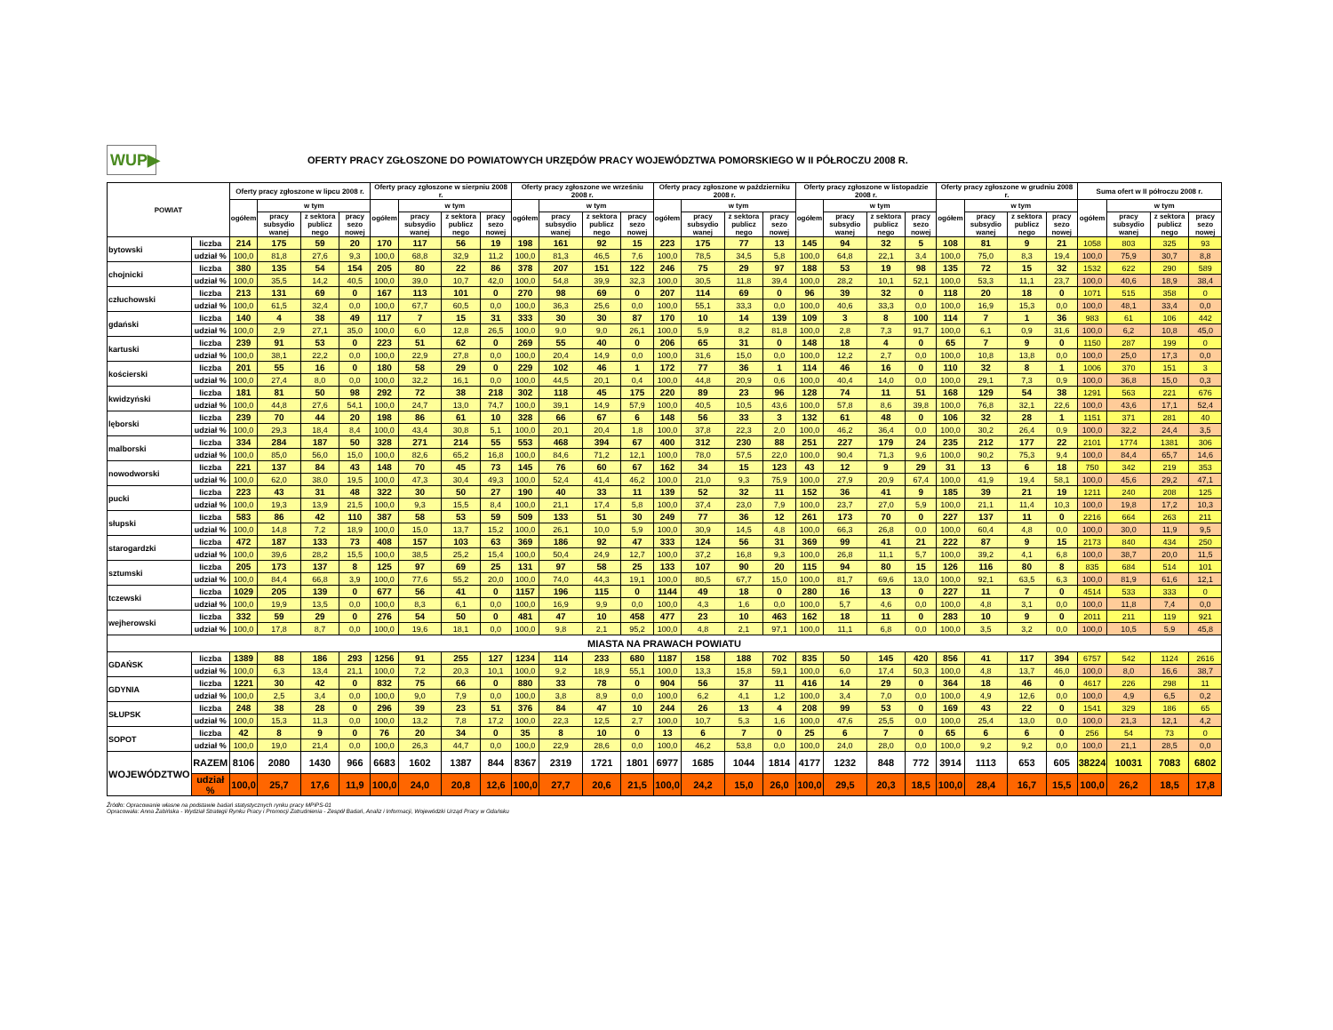WUP▶
OFERTY PRACY ZGŁOSZONE DO POWIATOWYCH URZĘDÓW PRACY WOJEWÓDZTWA POMORSKIEGO W II PÓŁROCZU 2008 R.
| POWIAT | | Oferty pracy zgłoszone w lipcu 2008 r. | | | | Oferty pracy zgłoszone w sierpniu 2008 r. | | | | Oferty pracy zgłoszone we wrześniu 2008 r. | | | | Oferty pracy zgłoszone w październiku 2008 r. | | | | Oferty pracy zgłoszone w listopadzie 2008 r. | | | | Oferty pracy zgłoszone w grudniu 2008 r. | | | | Suma ofert w II półroczu 2008 r. | | | |
| --- | --- | --- | --- | --- | --- | --- | --- | --- | --- | --- | --- | --- | --- | --- | --- | --- | --- | --- | --- | --- | --- | --- | --- | --- | --- | --- | --- | --- | --- |
| | | ogółem | w tym | | | ogółem | w tym | | | ogółem | w tym | | | ogółem | w tym | | | ogółem | w tym | | | ogółem | w tym | | | ogółem | w tym | | |
| | | | pracy subsydio wanej | z sektora publicz nego | pracy sezo nowej | | pracy subsydio wanej | z sektora publicz nego | pracy sezo nowej | | pracy subsydio wanej | z sektora publicz nego | pracy sezo nowej | | pracy subsydio wanej | z sektora publicz nego | pracy sezo nowej | | pracy subsydio wanej | z sektora publicz nego | pracy sezo nowej | | pracy subsydio wanej | z sektora publicz nego | pracy sezo nowej | | pracy subsydio wanej | z sektora publicz nego | pracy sezo nowej |
| bytowski | liczba | 214 | 175 | 59 | 20 | 170 | 117 | 56 | 19 | 198 | 161 | 92 | 15 | 223 | 175 | 77 | 13 | 145 | 94 | 32 | 5 | 108 | 81 | 9 | 21 | 1058 | 803 | 325 | 93 |
| | udział % | 100,0 | 81,8 | 27,6 | 9,3 | 100,0 | 68,8 | 32,9 | 11,2 | 100,0 | 81,3 | 46,5 | 7,6 | 100,0 | 78,5 | 34,5 | 5,8 | 100,0 | 64,8 | 22,1 | 3,4 | 100,0 | 75,0 | 8,3 | 19,4 | 100,0 | 75,9 | 30,7 | 8,8 |
| chojnicki | liczba | 380 | 135 | 54 | 154 | 205 | 80 | 22 | 86 | 378 | 207 | 151 | 122 | 246 | 75 | 29 | 97 | 188 | 53 | 19 | 98 | 135 | 72 | 15 | 32 | 1532 | 622 | 290 | 589 |
| | udział % | 100,0 | 35,5 | 14,2 | 40,5 | 100,0 | 39,0 | 10,7 | 42,0 | 100,0 | 54,8 | 39,9 | 32,3 | 100,0 | 30,5 | 11,8 | 39,4 | 100,0 | 28,2 | 10,1 | 52,1 | 100,0 | 53,3 | 11,1 | 23,7 | 100,0 | 40,6 | 18,9 | 38,4 |
| człuchowski | liczba | 213 | 131 | 69 | 0 | 167 | 113 | 101 | 0 | 270 | 98 | 69 | 0 | 207 | 114 | 69 | 0 | 96 | 39 | 32 | 0 | 118 | 20 | 18 | 0 | 1071 | 515 | 358 | 0 |
| | udział % | 100,0 | 61,5 | 32,4 | 0,0 | 100,0 | 67,7 | 60,5 | 0,0 | 100,0 | 36,3 | 25,6 | 0,0 | 100,0 | 55,1 | 33,3 | 0,0 | 100,0 | 40,6 | 33,3 | 0,0 | 100,0 | 16,9 | 15,3 | 0,0 | 100,0 | 48,1 | 33,4 | 0,0 |
| gdański | liczba | 140 | 4 | 38 | 49 | 117 | 7 | 15 | 31 | 333 | 30 | 30 | 87 | 170 | 10 | 14 | 139 | 109 | 3 | 8 | 100 | 114 | 7 | 1 | 36 | 983 | 61 | 106 | 442 |
| | udział % | 100,0 | 2,9 | 27,1 | 35,0 | 100,0 | 6,0 | 12,8 | 26,5 | 100,0 | 9,0 | 9,0 | 26,1 | 100,0 | 5,9 | 8,2 | 81,8 | 100,0 | 2,8 | 7,3 | 91,7 | 100,0 | 6,1 | 0,9 | 31,6 | 100,0 | 6,2 | 10,8 | 45,0 |
| kartuski | liczba | 239 | 91 | 53 | 0 | 223 | 51 | 62 | 0 | 269 | 55 | 40 | 0 | 206 | 65 | 31 | 0 | 148 | 18 | 4 | 0 | 65 | 7 | 9 | 0 | 1150 | 287 | 199 | 0 |
| | udział % | 100,0 | 38,1 | 22,2 | 0,0 | 100,0 | 22,9 | 27,8 | 0,0 | 100,0 | 20,4 | 14,9 | 0,0 | 100,0 | 31,6 | 15,0 | 0,0 | 100,0 | 12,2 | 2,7 | 0,0 | 100,0 | 10,8 | 13,8 | 0,0 | 100,0 | 25,0 | 17,3 | 0,0 |
| kościerski | liczba | 201 | 55 | 16 | 0 | 180 | 58 | 29 | 0 | 229 | 102 | 46 | 1 | 172 | 77 | 36 | 1 | 114 | 46 | 16 | 0 | 110 | 32 | 8 | 1 | 1006 | 370 | 151 | 3 |
| | udział % | 100,0 | 27,4 | 8,0 | 0,0 | 100,0 | 32,2 | 16,1 | 0,0 | 100,0 | 44,5 | 20,1 | 0,4 | 100,0 | 44,8 | 20,9 | 0,6 | 100,0 | 40,4 | 14,0 | 0,0 | 100,0 | 29,1 | 7,3 | 0,9 | 100,0 | 36,8 | 15,0 | 0,3 |
| kwidzyński | liczba | 181 | 81 | 50 | 98 | 292 | 72 | 38 | 218 | 302 | 118 | 45 | 175 | 220 | 89 | 23 | 96 | 128 | 74 | 11 | 51 | 168 | 129 | 54 | 38 | 1291 | 563 | 221 | 676 |
| | udział % | 100,0 | 44,8 | 27,6 | 54,1 | 100,0 | 24,7 | 13,0 | 74,7 | 100,0 | 39,1 | 14,9 | 57,9 | 100,0 | 40,5 | 10,5 | 43,6 | 100,0 | 57,8 | 8,6 | 39,8 | 100,0 | 76,8 | 32,1 | 22,6 | 100,0 | 43,6 | 17,1 | 52,4 |
| lęborski | liczba | 239 | 70 | 44 | 20 | 198 | 86 | 61 | 10 | 328 | 66 | 67 | 6 | 148 | 56 | 33 | 3 | 132 | 61 | 48 | 0 | 106 | 32 | 28 | 1 | 1151 | 371 | 281 | 40 |
| | udział % | 100,0 | 29,3 | 18,4 | 8,4 | 100,0 | 43,4 | 30,8 | 5,1 | 100,0 | 20,1 | 20,4 | 1,8 | 100,0 | 37,8 | 22,3 | 2,0 | 100,0 | 46,2 | 36,4 | 0,0 | 100,0 | 30,2 | 26,4 | 0,9 | 100,0 | 32,2 | 24,4 | 3,5 |
| malborski | liczba | 334 | 284 | 187 | 50 | 328 | 271 | 214 | 55 | 553 | 468 | 394 | 67 | 400 | 312 | 230 | 88 | 251 | 227 | 179 | 24 | 235 | 212 | 177 | 22 | 2101 | 1774 | 1381 | 306 |
| | udział % | 100,0 | 85,0 | 56,0 | 15,0 | 100,0 | 82,6 | 65,2 | 16,8 | 100,0 | 84,6 | 71,2 | 12,1 | 100,0 | 78,0 | 57,5 | 22,0 | 100,0 | 90,4 | 71,3 | 9,6 | 100,0 | 90,2 | 75,3 | 9,4 | 100,0 | 84,4 | 65,7 | 14,6 |
| nowodworski | liczba | 221 | 137 | 84 | 43 | 148 | 70 | 45 | 73 | 145 | 76 | 60 | 67 | 162 | 34 | 15 | 123 | 43 | 12 | 9 | 29 | 31 | 13 | 6 | 18 | 750 | 342 | 219 | 353 |
| | udział % | 100,0 | 62,0 | 38,0 | 19,5 | 100,0 | 47,3 | 30,4 | 49,3 | 100,0 | 52,4 | 41,4 | 46,2 | 100,0 | 21,0 | 9,3 | 75,9 | 100,0 | 27,9 | 20,9 | 67,4 | 100,0 | 41,9 | 19,4 | 58,1 | 100,0 | 45,6 | 29,2 | 47,1 |
| pucki | liczba | 223 | 43 | 31 | 48 | 322 | 30 | 50 | 27 | 190 | 40 | 33 | 11 | 139 | 52 | 32 | 11 | 152 | 36 | 41 | 9 | 185 | 39 | 21 | 19 | 1211 | 240 | 208 | 125 |
| | udział % | 100,0 | 19,3 | 13,9 | 21,5 | 100,0 | 9,3 | 15,5 | 8,4 | 100,0 | 21,1 | 17,4 | 5,8 | 100,0 | 37,4 | 23,0 | 7,9 | 100,0 | 23,7 | 27,0 | 5,9 | 100,0 | 21,1 | 11,4 | 10,3 | 100,0 | 19,8 | 17,2 | 10,3 |
| słupski | liczba | 583 | 86 | 42 | 110 | 387 | 58 | 53 | 59 | 509 | 133 | 51 | 30 | 249 | 77 | 36 | 12 | 261 | 173 | 70 | 0 | 227 | 137 | 11 | 0 | 2216 | 664 | 263 | 211 |
| | udział % | 100,0 | 14,8 | 7,2 | 18,9 | 100,0 | 15,0 | 13,7 | 15,2 | 100,0 | 26,1 | 10,0 | 5,9 | 100,0 | 30,9 | 14,5 | 4,8 | 100,0 | 66,3 | 26,8 | 0,0 | 100,0 | 60,4 | 4,8 | 0,0 | 100,0 | 30,0 | 11,9 | 9,5 |
| starogardzki | liczba | 472 | 187 | 133 | 73 | 408 | 157 | 103 | 63 | 369 | 186 | 92 | 47 | 333 | 124 | 56 | 31 | 369 | 99 | 41 | 21 | 222 | 87 | 9 | 15 | 2173 | 840 | 434 | 250 |
| | udział % | 100,0 | 39,6 | 28,2 | 15,5 | 100,0 | 38,5 | 25,2 | 15,4 | 100,0 | 50,4 | 24,9 | 12,7 | 100,0 | 37,2 | 16,8 | 9,3 | 100,0 | 26,8 | 11,1 | 5,7 | 100,0 | 39,2 | 4,1 | 6,8 | 100,0 | 38,7 | 20,0 | 11,5 |
| sztumski | liczba | 205 | 173 | 137 | 8 | 125 | 97 | 69 | 25 | 131 | 97 | 58 | 25 | 133 | 107 | 90 | 20 | 115 | 94 | 80 | 15 | 126 | 116 | 80 | 8 | 835 | 684 | 514 | 101 |
| | udział % | 100,0 | 84,4 | 66,8 | 3,9 | 100,0 | 77,6 | 55,2 | 20,0 | 100,0 | 74,0 | 44,3 | 19,1 | 100,0 | 80,5 | 67,7 | 15,0 | 100,0 | 81,7 | 69,6 | 13,0 | 100,0 | 92,1 | 63,5 | 6,3 | 100,0 | 81,9 | 61,6 | 12,1 |
| tczewski | liczba | 1029 | 205 | 139 | 0 | 677 | 56 | 41 | 0 | 1157 | 196 | 115 | 0 | 1144 | 49 | 18 | 0 | 280 | 16 | 13 | 0 | 227 | 11 | 7 | 0 | 4514 | 533 | 333 | 0 |
| | udział % | 100,0 | 19,9 | 13,5 | 0,0 | 100,0 | 8,3 | 6,1 | 0,0 | 100,0 | 16,9 | 9,9 | 0,0 | 100,0 | 4,3 | 1,6 | 0,0 | 100,0 | 5,7 | 4,6 | 0,0 | 100,0 | 4,8 | 3,1 | 0,0 | 100,0 | 11,8 | 7,4 | 0,0 |
| wejherowski | liczba | 332 | 59 | 29 | 0 | 276 | 54 | 50 | 0 | 481 | 47 | 10 | 458 | 477 | 23 | 10 | 463 | 162 | 18 | 11 | 0 | 283 | 10 | 9 | 0 | 2011 | 211 | 119 | 921 |
| | udział % | 100,0 | 17,8 | 8,7 | 0,0 | 100,0 | 19,6 | 18,1 | 0,0 | 100,0 | 9,8 | 2,1 | 95,2 | 100,0 | 4,8 | 2,1 | 97,1 | 100,0 | 11,1 | 6,8 | 0,0 | 100,0 | 3,5 | 3,2 | 0,0 | 100,0 | 10,5 | 5,9 | 45,8 |
| MIASTA NA PRAWACH POWIATU | | | | | | | | | | | | | | | | | | | | | | | | | | | | | |
| GDAŃSK | liczba | 1389 | 88 | 186 | 293 | 1256 | 91 | 255 | 127 | 1234 | 114 | 233 | 680 | 1187 | 158 | 188 | 702 | 835 | 50 | 145 | 420 | 856 | 41 | 117 | 394 | 6757 | 542 | 1124 | 2616 |
| | udział % | 100,0 | 6,3 | 13,4 | 21,1 | 100,0 | 7,2 | 20,3 | 10,1 | 100,0 | 9,2 | 18,9 | 55,1 | 100,0 | 13,3 | 15,8 | 59,1 | 100,0 | 6,0 | 17,4 | 50,3 | 100,0 | 4,8 | 13,7 | 46,0 | 100,0 | 8,0 | 16,6 | 38,7 |
| GDYNIA | liczba | 1221 | 30 | 42 | 0 | 832 | 75 | 66 | 0 | 880 | 33 | 78 | 0 | 904 | 56 | 37 | 11 | 416 | 14 | 29 | 0 | 364 | 18 | 46 | 0 | 4617 | 226 | 298 | 11 |
| | udział % | 100,0 | 2,5 | 3,4 | 0,0 | 100,0 | 9,0 | 7,9 | 0,0 | 100,0 | 3,8 | 8,9 | 0,0 | 100,0 | 6,2 | 4,1 | 1,2 | 100,0 | 3,4 | 7,0 | 0,0 | 100,0 | 4,9 | 12,6 | 0,0 | 100,0 | 4,9 | 6,5 | 0,2 |
| SŁUPSK | liczba | 248 | 38 | 28 | 0 | 296 | 39 | 23 | 51 | 376 | 84 | 47 | 10 | 244 | 26 | 13 | 4 | 208 | 99 | 53 | 0 | 169 | 43 | 22 | 0 | 1541 | 329 | 186 | 65 |
| | udział % | 100,0 | 15,3 | 11,3 | 0,0 | 100,0 | 13,2 | 7,8 | 17,2 | 100,0 | 22,3 | 12,5 | 2,7 | 100,0 | 10,7 | 5,3 | 1,6 | 100,0 | 47,6 | 25,5 | 0,0 | 100,0 | 25,4 | 13,0 | 0,0 | 100,0 | 21,3 | 12,1 | 4,2 |
| SOPOT | liczba | 42 | 8 | 9 | 0 | 76 | 20 | 34 | 0 | 35 | 8 | 10 | 0 | 13 | 6 | 7 | 0 | 25 | 6 | 7 | 0 | 65 | 6 | 6 | 0 | 256 | 54 | 73 | 0 |
| | udział % | 100,0 | 19,0 | 21,4 | 0,0 | 100,0 | 26,3 | 44,7 | 0,0 | 100,0 | 22,9 | 28,6 | 0,0 | 100,0 | 46,2 | 53,8 | 0,0 | 100,0 | 24,0 | 28,0 | 0,0 | 100,0 | 9,2 | 9,2 | 0,0 | 100,0 | 21,1 | 28,5 | 0,0 |
| WOJEWÓDZTWO | RAZEM | 8106 | 2080 | 1430 | 966 | 6683 | 1602 | 1387 | 844 | 8367 | 2319 | 1721 | 1801 | 6977 | 1685 | 1044 | 1814 | 4177 | 1232 | 848 | 772 | 3914 | 1113 | 653 | 605 | 38224 | 10031 | 7083 | 6802 |
| | udział % | 100,0 | 25,7 | 17,6 | 11,9 | 100,0 | 24,0 | 20,8 | 12,6 | 100,0 | 27,7 | 20,6 | 21,5 | 100,0 | 24,2 | 15,0 | 26,0 | 100,0 | 29,5 | 20,3 | 18,5 | 100,0 | 28,4 | 16,7 | 15,5 | 100,0 | 26,2 | 18,5 | 17,8 |
Źródło: Opracowanie własne na podstawie badań statystycznych rynku pracy MPiPS-01
Opracowała: Anna Żabińska - Wydział Strategii Rynku Pracy i Promocji Zatrudnienia - Zespół Badań, Analiz i Informacji, Wojewódzki Urząd Pracy w Gdańsku